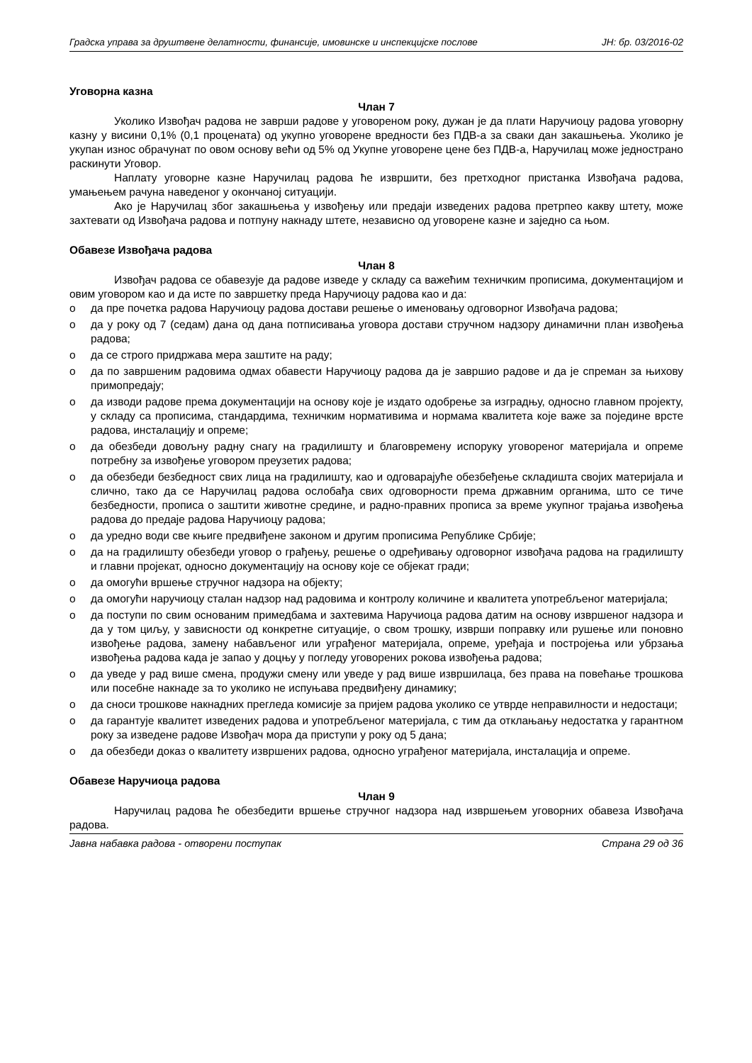Градска управа за друштвене делатности, финансије, имовинске и инспекцијске послове ЈН: бр. 03/2016-02
Уговорна казна
Члан 7
Уколико Извођач радова не заврши радове у уговореном року, дужан је да плати Наручиоцу радова уговорну казну у висини 0,1% (0,1 процената) од укупно уговорене вредности без ПДВ-а за сваки дан закашњења. Уколико је укупан износ обрачунат по овом основу већи од 5% од Укупне уговорене цене без ПДВ-а, Наручилац може једнострано раскинути Уговор.
Наплату уговорне казне Наручилац радова ће извршити, без претходног пристанка Извођача радова, умањењем рачуна наведеног у окончаној ситуацији.
Ако је Наручилац због закашњења у извођењу или предаји изведених радова претрпео какву штету, може захтевати од Извођача радова и потпуну накнаду штете, независно од уговорене казне и заједно са њом.
Обавезе Извођача радова
Члан 8
Извођач радова се обавезује да радове изведе у складу са важећим техничким прописима, документацијом и овим уговором као и да исте по завршетку преда Наручиоцу радова као и да:
o да пре почетка радова Наручиоцу радова достави решење о именовању одговорног Извођача радова;
o да у року од 7 (седам) дана од дана потписивања уговора достави стручном надзору динамични план извођења радова;
o да се строго придржава мера заштите на раду;
o да по завршеним радовима одмах обавести Наручиоцу радова да је завршио радове и да је спреман за њихову примопредају;
o да изводи радове према документацији на основу које је издато одобрење за изградњу, односно главном пројекту, у складу са прописима, стандардима, техничким нормативима и нормама квалитета које важе за поједине врсте радова, инсталацију и опреме;
o да обезбеди довољну радну снагу на градилишту и благовремену испоруку уговореног материјала и опреме потребну за извођење уговором преузетих радова;
o да обезбеди безбедност свих лица на градилишту, као и одговарајуће обезбеђење складишта својих материјала и слично, тако да се Наручилац радова ослобађа свих одговорности према државним органима, што се тиче безбедности, прописа о заштити животне средине, и радно-правних прописа за време укупног трајања извођења радова до предаје радова Наручиоцу радова;
o да уредно води све књиге предвиђене законом и другим прописима Републике Србије;
o да на градилишту обезбеди уговор о грађењу, решење о одређивању одговорног извођача радова на градилишту и главни пројекат, односно документацију на основу које се објекат гради;
o да омогући вршење стручног надзора на објекту;
o да омогући наручиоцу сталан надзор над радовима и контролу количине и квалитета употребљеног материјала;
o да поступи по свим основаним примедбама и захтевима Наручиоца радова датим на основу извршеног надзора и да у том циљу, у зависности од конкретне ситуације, о свом трошку, изврши поправку или рушење или поновно извођење радова, замену набављеног или уграђеног материјала, опреме, уређаја и постројења или убрзања извођења радова када је запао у доцњу у погледу уговорених рокова извођења радова;
o да уведе у рад више смена, продужи смену или уведе у рад више извршилаца, без права на повећање трошкова или посебне накнаде за то уколико не испуњава предвиђену динамику;
o да сноси трошкове накнадних прегледа комисије за пријем радова уколико се утврде неправилности и недостаци;
o да гарантује квалитет изведених радова и употребљеног материјала, с тим да отклањању недостатка у гарантном року за изведене радове Извођач мора да приступи у року од 5 дана;
o да обезбеди доказ о квалитету извршених радова, односно уграђеног материјала, инсталација и опреме.
Обавезе Наручиоца радова
Члан 9
Наручилац радова ће обезбедити вршење стручног надзора над извршењем уговорних обавеза Извођача радова.
Јавна набавка радова - отворени поступак Страна 29 од 36